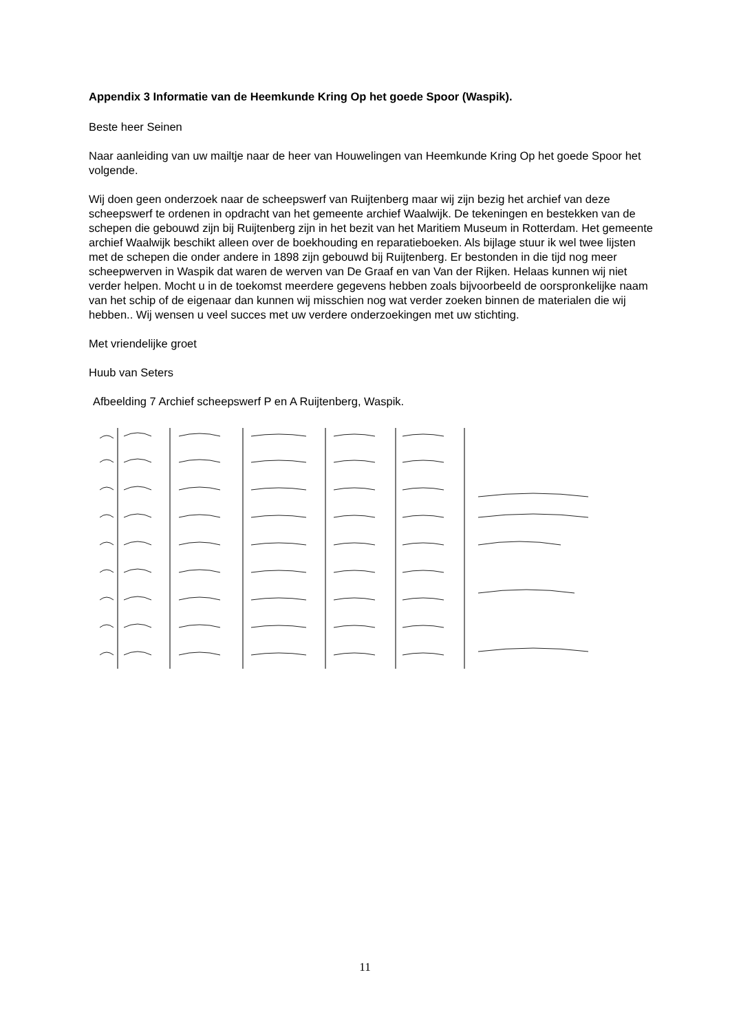Appendix 3 Informatie van de Heemkunde Kring Op het goede Spoor (Waspik).
Beste heer Seinen
Naar aanleiding van uw mailtje naar de heer van Houwelingen van Heemkunde Kring Op het goede Spoor het volgende.
Wij doen geen onderzoek naar de scheepswerf van Ruijtenberg maar wij zijn bezig het archief van deze scheepswerf te ordenen in opdracht van het gemeente archief Waalwijk. De tekeningen en bestekken van de schepen die gebouwd zijn bij Ruijtenberg zijn in het bezit van het Maritiem Museum in Rotterdam. Het gemeente archief Waalwijk beschikt alleen over de boekhouding en reparatieboeken. Als bijlage stuur ik wel twee lijsten met de schepen die onder andere in 1898 zijn gebouwd bij Ruijtenberg. Er bestonden in die tijd nog meer scheepwerven in Waspik dat waren de werven van De Graaf en van Van der Rijken. Helaas kunnen wij niet verder helpen. Mocht u in de toekomst meerdere gegevens hebben zoals bijvoorbeeld de oorspronkelijke naam van het schip of de eigenaar dan kunnen wij misschien nog wat verder zoeken binnen de materialen die wij hebben.. Wij wensen u veel succes met uw verdere onderzoekingen met uw stichting.
Met vriendelijke groet
Huub van Seters
Afbeelding 7 Archief scheepswerf P en A Ruijtenberg, Waspik.
11